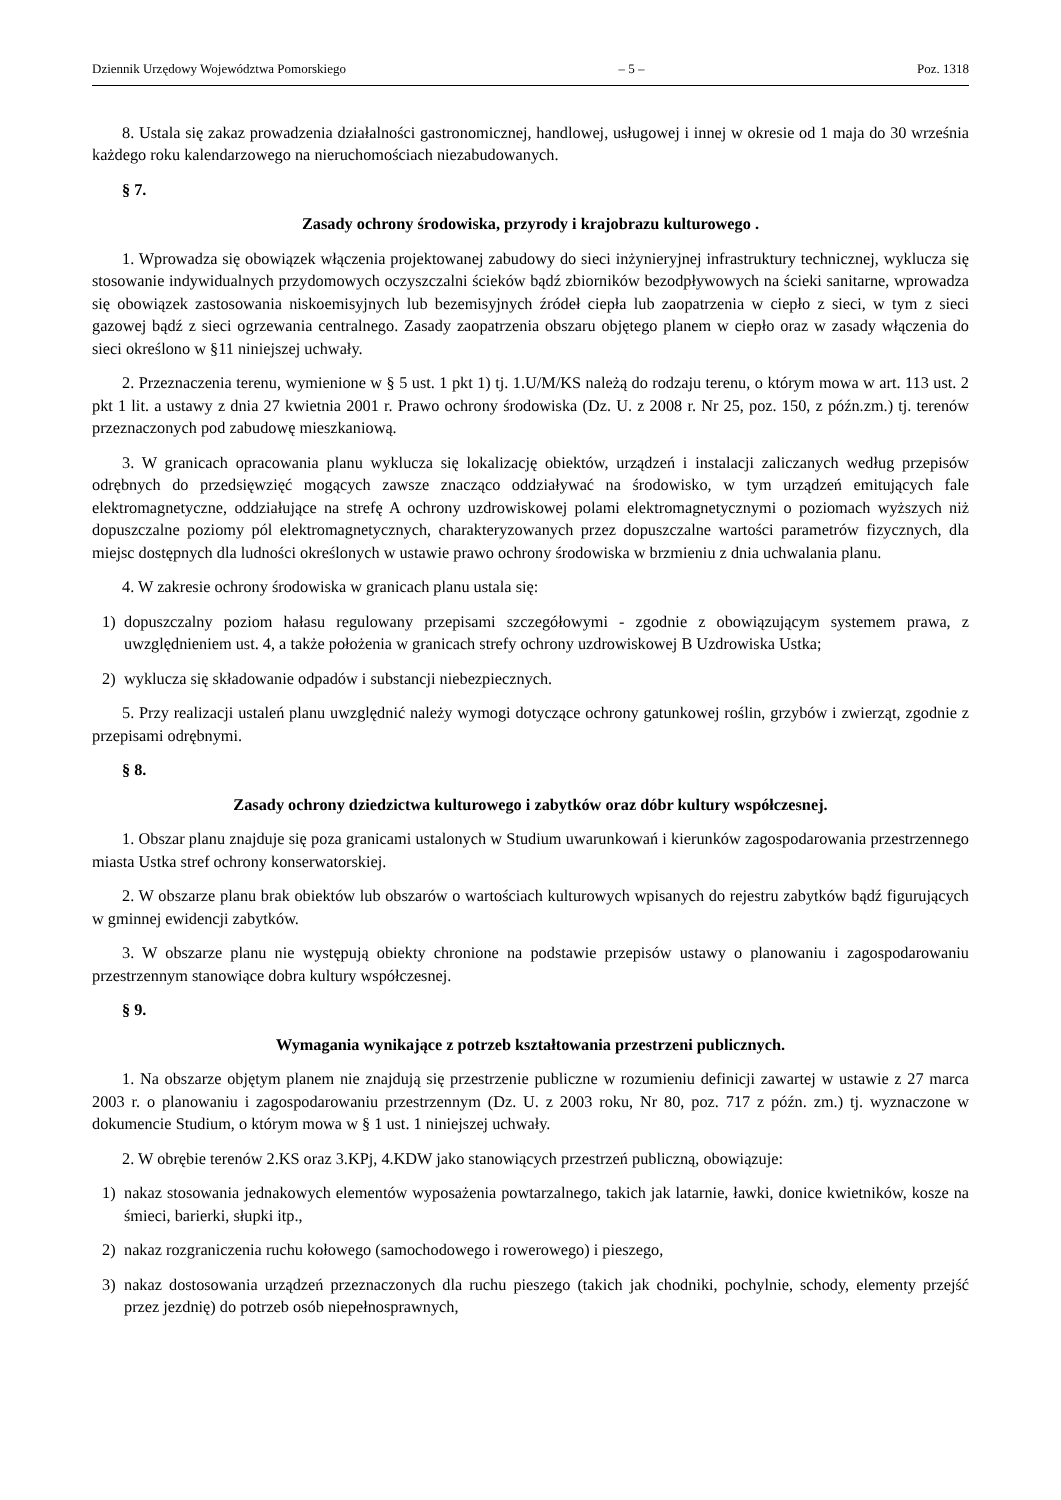Dziennik Urzędowy Województwa Pomorskiego – 5 – Poz. 1318
8. Ustala się zakaz prowadzenia działalności gastronomicznej, handlowej, usługowej i innej w okresie od 1 maja do 30 września każdego roku kalendarzowego na nieruchomościach niezabudowanych.
§ 7.
Zasady ochrony środowiska, przyrody i krajobrazu kulturowego .
1. Wprowadza się obowiązek włączenia projektowanej zabudowy do sieci inżynieryjnej infrastruktury technicznej, wyklucza się stosowanie indywidualnych przydomowych oczyszczalni ścieków bądź zbiorników bezodpływowych na ścieki sanitarne, wprowadza się obowiązek zastosowania niskoemisyjnych lub bezemisyjnych źródeł ciepła lub zaopatrzenia w ciepło z sieci, w tym z sieci gazowej bądź z sieci ogrzewania centralnego. Zasady zaopatrzenia obszaru objętego planem w ciepło oraz w zasady włączenia do sieci określono w §11 niniejszej uchwały.
2. Przeznaczenia terenu, wymienione w § 5 ust. 1 pkt 1) tj. 1.U/M/KS należą do rodzaju terenu, o którym mowa w art. 113 ust. 2 pkt 1 lit. a ustawy z dnia 27 kwietnia 2001 r. Prawo ochrony środowiska (Dz. U. z 2008 r. Nr 25, poz. 150, z późn.zm.) tj. terenów przeznaczonych pod zabudowę mieszkaniową.
3. W granicach opracowania planu wyklucza się lokalizację obiektów, urządzeń i instalacji zaliczanych według przepisów odrębnych do przedsięwzięć mogących zawsze znacząco oddziaływać na środowisko, w tym urządzeń emitujących fale elektromagnetyczne, oddziałujące na strefę A ochrony uzdrowiskowej polami elektromagnetycznymi o poziomach wyższych niż dopuszczalne poziomy pól elektromagnetycznych, charakteryzowanych przez dopuszczalne wartości parametrów fizycznych, dla miejsc dostępnych dla ludności określonych w ustawie prawo ochrony środowiska w brzmieniu z dnia uchwalania planu.
4. W zakresie ochrony środowiska w granicach planu ustala się:
1) dopuszczalny poziom hałasu regulowany przepisami szczegółowymi - zgodnie z obowiązującym systemem prawa, z uwzględnieniem ust. 4, a także położenia w granicach strefy ochrony uzdrowiskowej B Uzdrowiska Ustka;
2) wyklucza się składowanie odpadów i substancji niebezpiecznych.
5. Przy realizacji ustaleń planu uwzględnić należy wymogi dotyczące ochrony gatunkowej roślin, grzybów i zwierząt, zgodnie z przepisami odrębnymi.
§ 8.
Zasady ochrony dziedzictwa kulturowego i zabytków oraz dóbr kultury współczesnej.
1. Obszar planu znajduje się poza granicami ustalonych w Studium uwarunkowań i kierunków zagospodarowania przestrzennego miasta Ustka stref ochrony konserwatorskiej.
2. W obszarze planu brak obiektów lub obszarów o wartościach kulturowych wpisanych do rejestru zabytków bądź figurujących w gminnej ewidencji zabytków.
3. W obszarze planu nie występują obiekty chronione na podstawie przepisów ustawy o planowaniu i zagospodarowaniu przestrzennym stanowiące dobra kultury współczesnej.
§ 9.
Wymagania wynikające z potrzeb kształtowania przestrzeni publicznych.
1. Na obszarze objętym planem nie znajdują się przestrzenie publiczne w rozumieniu definicji zawartej w ustawie z 27 marca 2003 r. o planowaniu i zagospodarowaniu przestrzennym (Dz. U. z 2003 roku, Nr 80, poz. 717 z późn. zm.) tj. wyznaczone w dokumencie Studium, o którym mowa w § 1 ust. 1 niniejszej uchwały.
2. W obrębie terenów 2.KS oraz 3.KPj, 4.KDW jako stanowiących przestrzeń publiczną, obowiązuje:
1) nakaz stosowania jednakowych elementów wyposażenia powtarzalnego, takich jak latarnie, ławki, donice kwietników, kosze na śmieci, barierki, słupki itp.,
2) nakaz rozgraniczenia ruchu kołowego (samochodowego i rowerowego) i pieszego,
3) nakaz dostosowania urządzeń przeznaczonych dla ruchu pieszego (takich jak chodniki, pochylnie, schody, elementy przejść przez jezdnię) do potrzeb osób niepełnosprawnych,